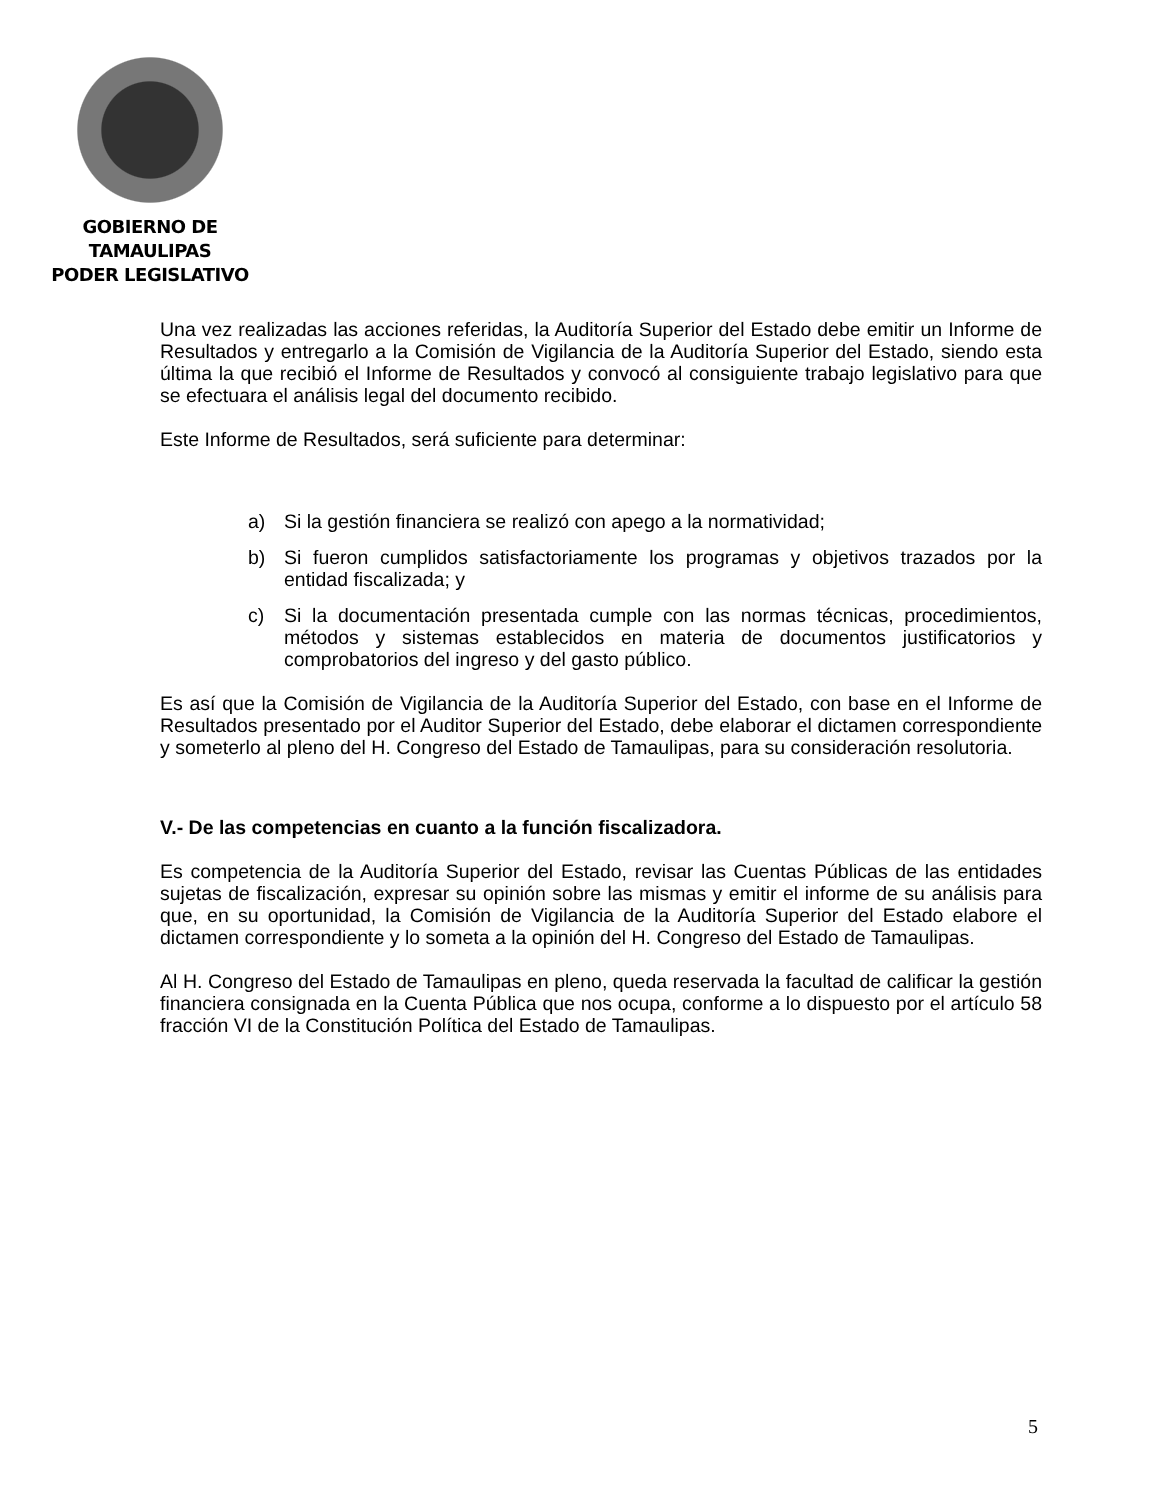GOBIERNO DE TAMAULIPAS
PODER LEGISLATIVO
Una vez realizadas las acciones referidas, la Auditoría Superior del Estado debe emitir un Informe de Resultados y entregarlo a la Comisión de Vigilancia de la Auditoría Superior del Estado, siendo esta última la que recibió el Informe de Resultados y convocó al consiguiente trabajo legislativo para que se efectuara el análisis legal del documento recibido.
Este Informe de Resultados, será suficiente para determinar:
a) Si la gestión financiera se realizó con apego a la normatividad;
b) Si fueron cumplidos satisfactoriamente los programas y objetivos trazados por la entidad fiscalizada; y
c) Si la documentación presentada cumple con las normas técnicas, procedimientos, métodos y sistemas establecidos en materia de documentos justificatorios y comprobatorios del ingreso y del gasto público.
Es así que la Comisión de Vigilancia de la Auditoría Superior del Estado, con base en el Informe de Resultados presentado por el Auditor Superior del Estado, debe elaborar el dictamen correspondiente y someterlo al pleno del H. Congreso del Estado de Tamaulipas, para su consideración resolutoria.
V.- De las competencias en cuanto a la función fiscalizadora.
Es competencia de la Auditoría Superior del Estado, revisar las Cuentas Públicas de las entidades sujetas de fiscalización, expresar su opinión sobre las mismas y emitir el informe de su análisis para que, en su oportunidad, la Comisión de Vigilancia de la Auditoría Superior del Estado elabore el dictamen correspondiente y lo someta a la opinión del H. Congreso del Estado de Tamaulipas.
Al H. Congreso del Estado de Tamaulipas en pleno, queda reservada la facultad de calificar la gestión financiera consignada en la Cuenta Pública que nos ocupa, conforme a lo dispuesto por el artículo 58 fracción VI de la Constitución Política del Estado de Tamaulipas.
5